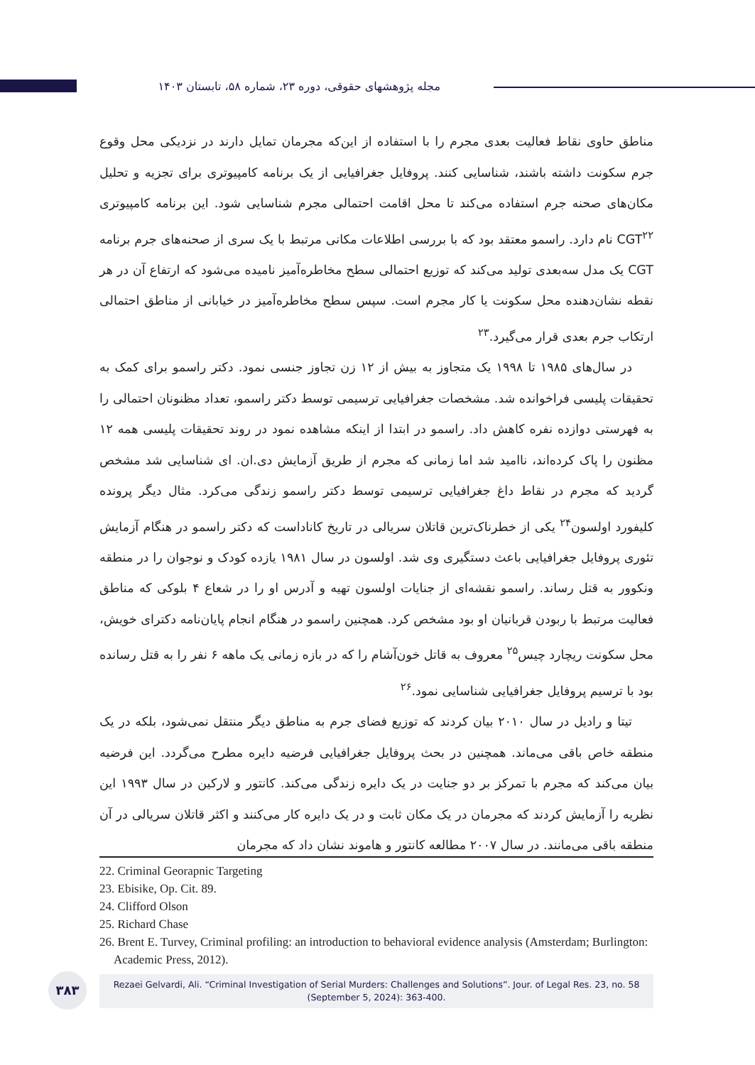مجله پژوهشهای حقوقی، دوره ۲۳، شماره ۵۸، تابستان ۱۴۰۳
مناطق حاوی نقاط فعالیت بعدی مجرم را با استفاده از این‌که مجرمان تمایل دارند در نزدیکی محل وقوع جرم سکونت داشته باشند، شناسایی کنند. پروفایل جغرافیایی از یک برنامه کامپیوتری برای تجزیه و تحلیل مکان‌های صحنه جرم استفاده می‌کند تا محل اقامت احتمالی مجرم شناسایی شود. این برنامه کامپیوتری CGT<sup>۲۲</sup> نام دارد. راسمو معتقد بود که با بررسی اطلاعات مکانی مرتبط با یک سری از صحنه‌های جرم برنامه CGT یک مدل سه‌بعدی تولید می‌کند که توزیع احتمالی سطح مخاطره‌آمیز نامیده می‌شود که ارتفاع آن در هر نقطه نشان‌دهنده محل سکونت یا کار مجرم است. سپس سطح مخاطره‌آمیز در خیابانی از مناطق احتمالی ارتکاب جرم بعدی قرار می‌گیرد.<sup>۲۳</sup>
در سال‌های ۱۹۸۵ تا ۱۹۹۸ یک متجاوز به بیش از ۱۲ زن تجاوز جنسی نمود. دکتر راسمو برای کمک به تحقیقات پلیسی فراخوانده شد. مشخصات جغرافیایی ترسیمی توسط دکتر راسمو، تعداد مظنونان احتمالی را به فهرستی دوازده نفره کاهش داد. راسمو در ابتدا از اینکه مشاهده نمود در روند تحقیقات پلیسی همه ۱۲ مظنون را پاک کرده‌اند، ناامید شد اما زمانی که مجرم از طریق آزمایش دی.ان. ای شناسایی شد مشخص گردید که مجرم در نقاط داغ جغرافیایی ترسیمی توسط دکتر راسمو زندگی می‌کرد. مثال دیگر پرونده کلیفورد اولسون<sup>۲۴</sup> یکی از خطرناک‌ترین قاتلان سریالی در تاریخ کاناداست که دکتر راسمو در هنگام آزمایش تئوری پروفایل جغرافیایی باعث دستگیری وی شد. اولسون در سال ۱۹۸۱ یازده کودک و نوجوان را در منطقه ونکوور به قتل رساند. راسمو نقشه‌ای از جنایات اولسون تهیه و آدرس او را در شعاع ۴ بلوکی که مناطق فعالیت مرتبط با ربودن قربانیان او بود مشخص کرد. همچنین راسمو در هنگام انجام پایان‌نامه دکترای خویش، محل سکونت ریچارد چیس<sup>۲۵</sup> معروف به قاتل خون‌آشام را که در بازه زمانی یک ماهه ۶ نفر را به قتل رسانده بود با ترسیم پروفایل جغرافیایی شناسایی نمود.<sup>۲۶</sup>
تیتا و رادیل در سال ۲۰۱۰ بیان کردند که توزیع فضای جرم به مناطق دیگر منتقل نمی‌شود، بلکه در یک منطقه خاص باقی می‌ماند. همچنین در بحث پروفایل جغرافیایی فرضیه دایره مطرح می‌گردد. این فرضیه بیان می‌کند که مجرم با تمرکز بر دو جنایت در یک دایره زندگی می‌کند. کانتور و لارکین در سال ۱۹۹۳ این نظریه را آزمایش کردند که مجرمان در یک مکان ثابت و در یک دایره کار می‌کنند و اکثر قاتلان سریالی در آن منطقه باقی می‌مانند. در سال ۲۰۰۷ مطالعه کانتور و هاموند نشان داد که مجرمان
22. Criminal Georapnic Targeting
23. Ebisike, Op. Cit. 89.
24. Clifford Olson
25. Richard Chase
26. Brent E. Turvey, Criminal profiling: an introduction to behavioral evidence analysis (Amsterdam; Burlington: Academic Press, 2012).
۳۸۳
Rezaei Gelvardi, Ali. “Criminal Investigation of Serial Murders: Challenges and Solutions”. Jour. of Legal Res. 23, no. 58
(September 5, 2024): 363-400.